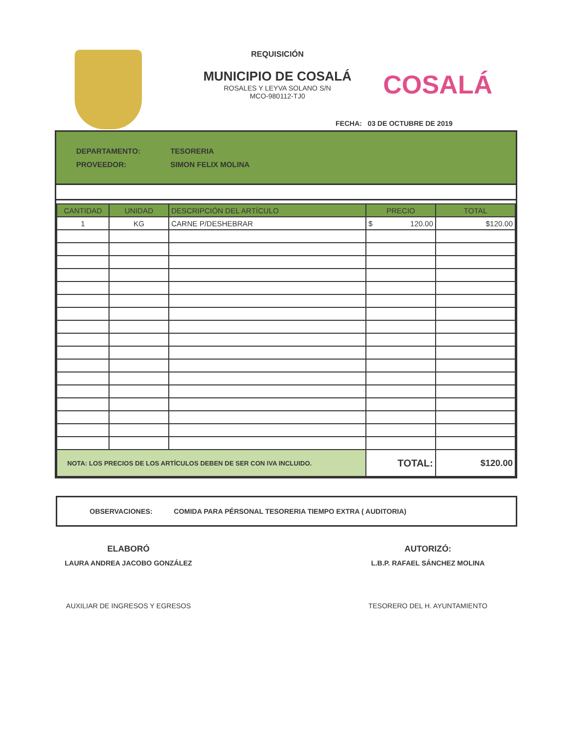REQUISICIÓN
MUNICIPIO DE COSALÁ
ROSALES Y LEYVA SOLANO S/N
MCO-980112-TJ0
COSALÁ
FECHA: 03 DE OCTUBRE DE 2019
DEPARTAMENTO: TESORERIA
PROVEEDOR: SIMON FELIX MOLINA
| CANTIDAD | UNIDAD | DESCRIPCIÓN DEL ARTÍCULO | PRECIO | TOTAL |
| --- | --- | --- | --- | --- |
| 1 | KG | CARNE P/DESHEBRAR | $ 120.00 | $120.00 |
| NOTA: LOS PRECIOS DE LOS ARTÍCULOS DEBEN DE SER CON IVA INCLUIDO. | | | TOTAL: | $120.00 |
OBSERVACIONES: COMIDA PARA PÉRSONAL TESORERIA TIEMPO EXTRA ( AUDITORIA)
ELABORÓ
LAURA ANDREA JACOBO GONZÁLEZ
AUXILIAR DE INGRESOS Y EGRESOS
AUTORIZÓ:
L.B.P. RAFAEL SÁNCHEZ MOLINA
TESORERO DEL H. AYUNTAMIENTO